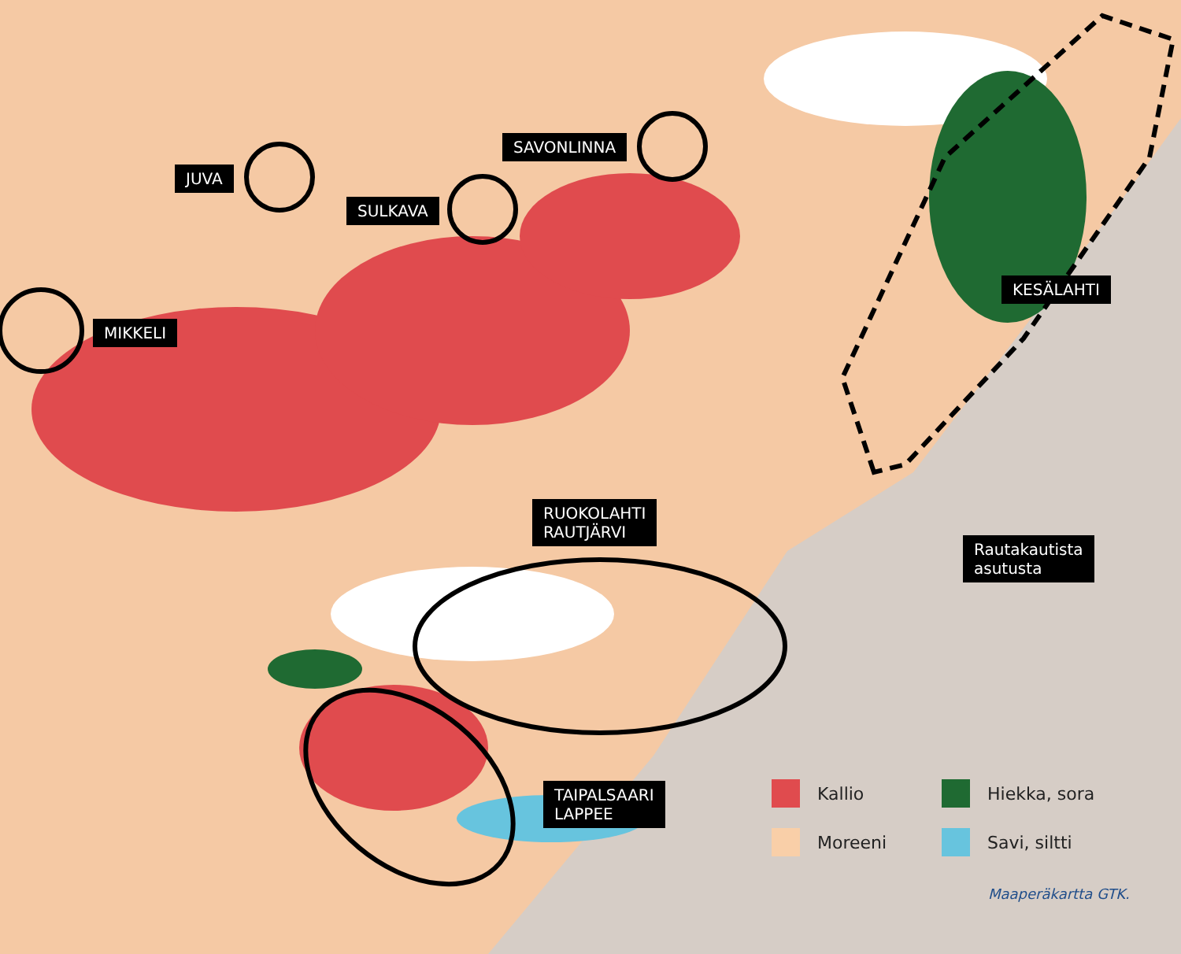JUVA
SULKAVA
SAVONLINNA
MIKKELI
KESÄLAHTI
RUOKOLAHTI
RAUTJÄRVI
Rautakautista
asutusta
TAIPALSAARI
LAPPEE
Kallio
Hiekka, sora
Moreeni
Savi, siltti
Maaperäkartta GTK.